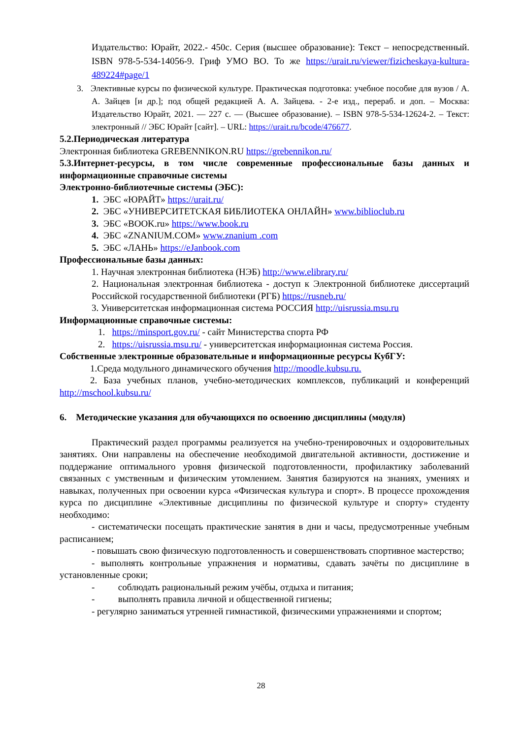Издательство: Юрайт, 2022.- 450с. Серия (высшее образование): Текст – непосредственный. ISBN 978-5-534-14056-9. Гриф УМО ВО. То же https://urait.ru/viewer/fizicheskaya-kultura-489224#page/1
3. Элективные курсы по физической культуре. Практическая подготовка: учебное пособие для вузов / А. А. Зайцев [и др.]; под общей редакцией А. А. Зайцева. - 2-е изд., перераб. и доп. – Москва: Издательство Юрайт, 2021. — 227 с. — (Высшее образование). – ISBN 978-5-534-12624-2. – Текст: электронный // ЭБС Юрайт [сайт]. – URL: https://urait.ru/bcode/476677.
5.2.Периодическая литература
Электронная библиотека GREBENNIKON.RU https://grebennikon.ru/
5.3.Интернет-ресурсы, в том числе современные профессиональные базы данных и информационные справочные системы
Электронно-библиотечные системы (ЭБС):
1. ЭБС «ЮРАЙТ» https://urait.ru/
2. ЭБС «УНИВЕРСИТЕТСКАЯ БИБЛИОТЕКА ОНЛАЙН» www.biblioclub.ru
3. ЭБС «BOOK.ru» https://www.book.ru
4. ЭБС «ZNANIUM.COM» www.znanium .com
5. ЭБС «ЛАНЬ» https://eJanbook.com
Профессиональные базы данных:
1. Научная электронная библиотека (НЭБ) http://www.elibrary.ru/
2. Национальная электронная библиотека - доступ к Электронной библиотеке диссертаций Российской государственной библиотеки (РГБ) https://rusneb.ru/
3. Университетская информационная система РОССИЯ http://uisrussia.msu.ru
Информационные справочные системы:
1. https://minsport.gov.ru/ - сайт Министерства спорта РФ
2. https://uisrussia.msu.ru/ - университетская информационная система Россия.
Собственные электронные образовательные и информационные ресурсы КубГУ:
1.Среда модульного динамического обучения http://moodle.kubsu.ru.
2. База учебных планов, учебно-методических комплексов, публикаций и конференций http://mschool.kubsu.ru/
6. Методические указания для обучающихся по освоению дисциплины (модуля)
Практический раздел программы реализуется на учебно-тренировочных и оздоровительных занятиях. Они направлены на обеспечение необходимой двигательной активности, достижение и поддержание оптимального уровня физической подготовленности, профилактику заболеваний связанных с умственным и физическим утомлением. Занятия базируются на знаниях, умениях и навыках, полученных при освоении курса «Физическая культура и спорт». В процессе прохождения курса по дисциплине «Элективные дисциплины по физической культуре и спорту» студенту необходимо:
- систематически посещать практические занятия в дни и часы, предусмотренные учебным расписанием;
- повышать свою физическую подготовленность и совершенствовать спортивное мастерство;
- выполнять контрольные упражнения и нормативы, сдавать зачёты по дисциплине в установленные сроки;
- соблюдать рациональный режим учёбы, отдыха и питания;
- выполнять правила личной и общественной гигиены;
- регулярно заниматься утренней гимнастикой, физическими упражнениями и спортом;
28